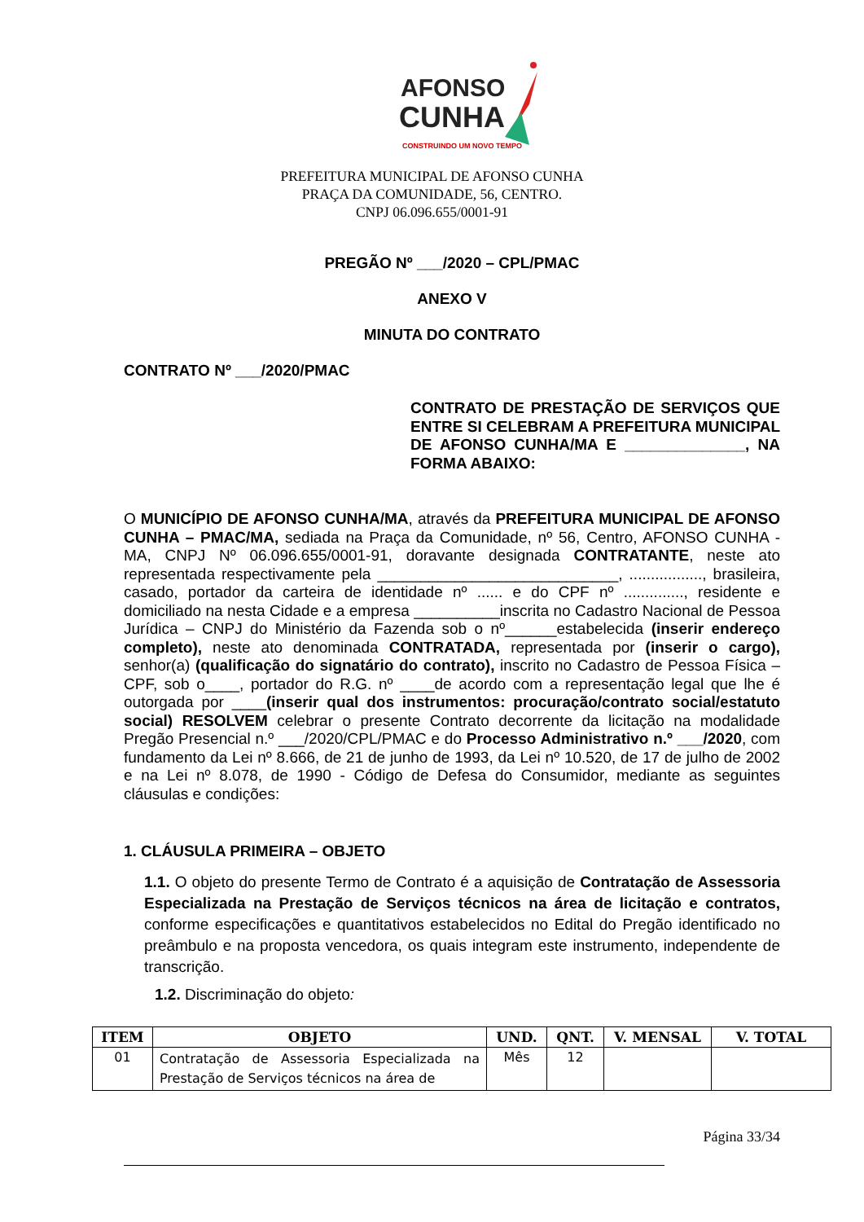AFONSO
CUNHA
CONSTRUINDO UM NOVO TEMPO
PREFEITURA MUNICIPAL DE AFONSO CUNHA
PRAÇA DA COMUNIDADE, 56, CENTRO.
CNPJ 06.096.655/0001-91
PREGÃO Nº ___/2020 – CPL/PMAC
ANEXO V
MINUTA DO CONTRATO
CONTRATO Nº ___/2020/PMAC
CONTRATO DE PRESTAÇÃO DE SERVIÇOS QUE ENTRE SI CELEBRAM A PREFEITURA MUNICIPAL DE AFONSO CUNHA/MA E ______________, NA FORMA ABAIXO:
O MUNICÍPIO DE AFONSO CUNHA/MA, através da PREFEITURA MUNICIPAL DE AFONSO CUNHA – PMAC/MA, sediada na Praça da Comunidade, nº 56, Centro, AFONSO CUNHA - MA, CNPJ Nº 06.096.655/0001-91, doravante designada CONTRATANTE, neste ato representada respectivamente pela ____________________________, ................., brasileira, casado, portador da carteira de identidade nº ...... e do CPF nº .............., residente e domiciliado na nesta Cidade e a empresa __________inscrita no Cadastro Nacional de Pessoa Jurídica – CNPJ do Ministério da Fazenda sob o nº______estabelecida (inserir endereço completo), neste ato denominada CONTRATADA, representada por (inserir o cargo), senhor(a) (qualificação do signatário do contrato), inscrito no Cadastro de Pessoa Física – CPF, sob o____, portador do R.G. nº ____de acordo com a representação legal que lhe é outorgada por ____(inserir qual dos instrumentos: procuração/contrato social/estatuto social) RESOLVEM celebrar o presente Contrato decorrente da licitação na modalidade Pregão Presencial n.º ___/2020/CPL/PMAC e do Processo Administrativo n.º ___/2020, com fundamento da Lei nº 8.666, de 21 de junho de 1993, da Lei nº 10.520, de 17 de julho de 2002 e na Lei nº 8.078, de 1990 - Código de Defesa do Consumidor, mediante as seguintes cláusulas e condições:
1. CLÁUSULA PRIMEIRA – OBJETO
1.1. O objeto do presente Termo de Contrato é a aquisição de Contratação de Assessoria Especializada na Prestação de Serviços técnicos na área de licitação e contratos, conforme especificações e quantitativos estabelecidos no Edital do Pregão identificado no preâmbulo e na proposta vencedora, os quais integram este instrumento, independente de transcrição.
1.2. Discriminação do objeto:
| ITEM | OBJETO | UND. | QNT. | V. MENSAL | V. TOTAL |
| --- | --- | --- | --- | --- | --- |
| 01 | Contratação de Assessoria Especializada na Prestação de Serviços técnicos na área de | Mês | 12 | | |
Página 33/34